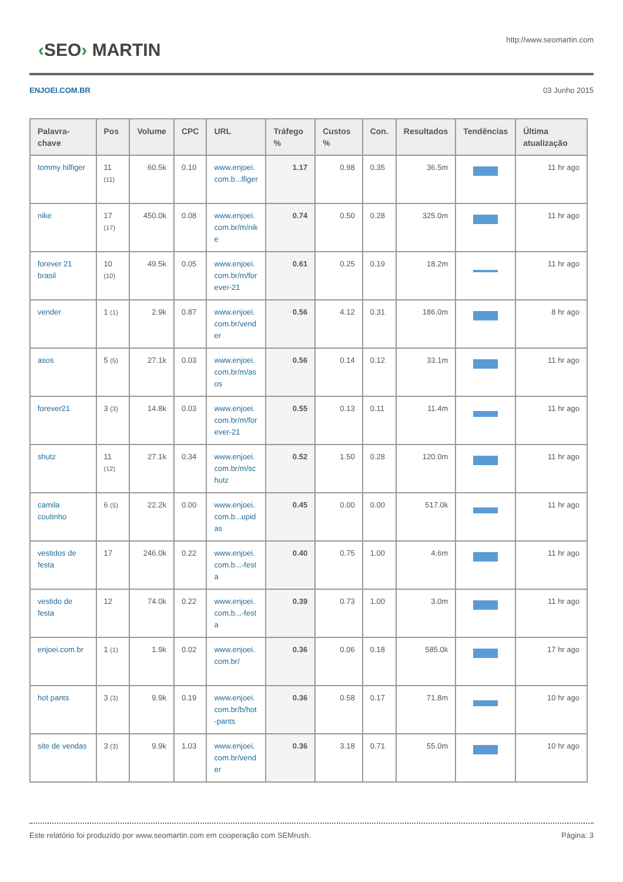‹SEO› MARTIN
http://www.seomartin.com
ENJOEI.COM.BR 03 Junho 2015
| Palavra-chave | Pos | Volume | CPC | URL | Tráfego % | Custos % | Con. | Resultados | Tendências | Última atualização |
| --- | --- | --- | --- | --- | --- | --- | --- | --- | --- | --- |
| tommy hilfiger | 11 (11) | 60.5k | 0.10 | www.enjoei.com.b...lfiger | 1.17 | 0.98 | 0.35 | 36.5m | | 11 hr ago |
| nike | 17 (17) | 450.0k | 0.08 | www.enjoei.com.br/m/nike | 0.74 | 0.50 | 0.28 | 325.0m | | 11 hr ago |
| forever 21 brasil | 10 (10) | 49.5k | 0.05 | www.enjoei.com.br/m/forever-21 | 0.61 | 0.25 | 0.19 | 18.2m | | 11 hr ago |
| vender | 1 (1) | 2.9k | 0.87 | www.enjoei.com.br/vender | 0.56 | 4.12 | 0.31 | 186.0m | | 8 hr ago |
| asos | 5 (5) | 27.1k | 0.03 | www.enjoei.com.br/m/asos | 0.56 | 0.14 | 0.12 | 33.1m | | 11 hr ago |
| forever21 | 3 (3) | 14.8k | 0.03 | www.enjoei.com.br/m/forever-21 | 0.55 | 0.13 | 0.11 | 11.4m | | 11 hr ago |
| shutz | 11 (12) | 27.1k | 0.34 | www.enjoei.com.br/m/schutz | 0.52 | 1.50 | 0.28 | 120.0m | | 11 hr ago |
| camila coutinho | 6 (5) | 22.2k | 0.00 | www.enjoei.com.b...upidas | 0.45 | 0.00 | 0.00 | 517.0k | | 11 hr ago |
| vestidos de festa | 17 | 246.0k | 0.22 | www.enjoei.com.b...-festa | 0.40 | 0.75 | 1.00 | 4.6m | | 11 hr ago |
| vestido de festa | 12 | 74.0k | 0.22 | www.enjoei.com.b...-festa | 0.39 | 0.73 | 1.00 | 3.0m | | 11 hr ago |
| enjoei.com.br | 1 (1) | 1.9k | 0.02 | www.enjoei.com.br/ | 0.36 | 0.06 | 0.18 | 585.0k | | 17 hr ago |
| hot pants | 3 (3) | 9.9k | 0.19 | www.enjoei.com.br/b/hot-pants | 0.36 | 0.58 | 0.17 | 71.8m | | 10 hr ago |
| site de vendas | 3 (3) | 9.9k | 1.03 | www.enjoei.com.br/vender | 0.36 | 3.18 | 0.71 | 55.0m | | 10 hr ago |
Este relatório foi produzido por www.seomartin.com em cooperação com SEMrush. Página: 3